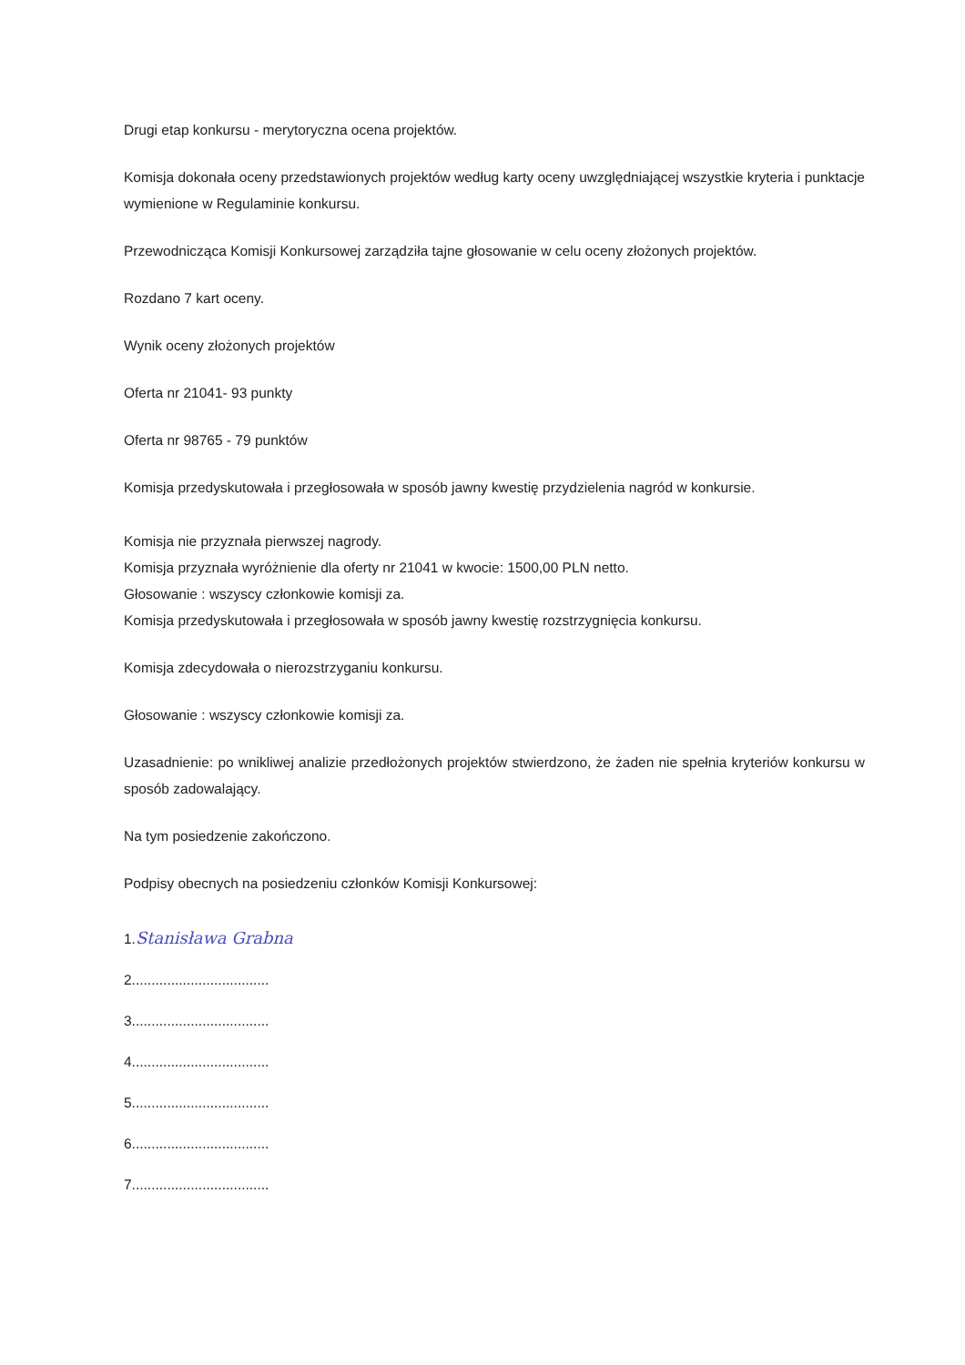Drugi etap konkursu - merytoryczna ocena projektów.
Komisja dokonała oceny przedstawionych projektów według karty oceny uwzględniającej wszystkie kryteria i punktacje wymienione w Regulaminie konkursu.
Przewodnicząca Komisji Konkursowej zarządziła tajne głosowanie w celu oceny złożonych projektów.
Rozdano 7 kart oceny.
Wynik oceny złożonych projektów
Oferta nr 21041- 93 punkty
Oferta nr 98765 - 79 punktów
Komisja przedyskutowała i przegłosowała w sposób jawny kwestię przydzielenia nagród w konkursie.
Komisja nie przyznała pierwszej nagrody.
Komisja przyznała wyróżnienie dla oferty nr 21041 w kwocie: 1500,00 PLN netto.
Głosowanie : wszyscy członkowie komisji za.
Komisja przedyskutowała i przegłosowała w sposób jawny kwestię rozstrzygnięcia konkursu.
Komisja zdecydowała o nierozstrzyganiu konkursu.
Głosowanie : wszyscy członkowie komisji za.
Uzasadnienie: po wnikliwej analizie przedłożonych projektów stwierdzono, że żaden nie spełnia kryteriów konkursu w sposób zadowalający.
Na tym posiedzenie zakończono.
Podpisy obecnych na posiedzeniu członków Komisji Konkursowej:
1.Stanisława Grabna
2...................................
3...................................
4...................................
5...................................
6...................................
7...................................